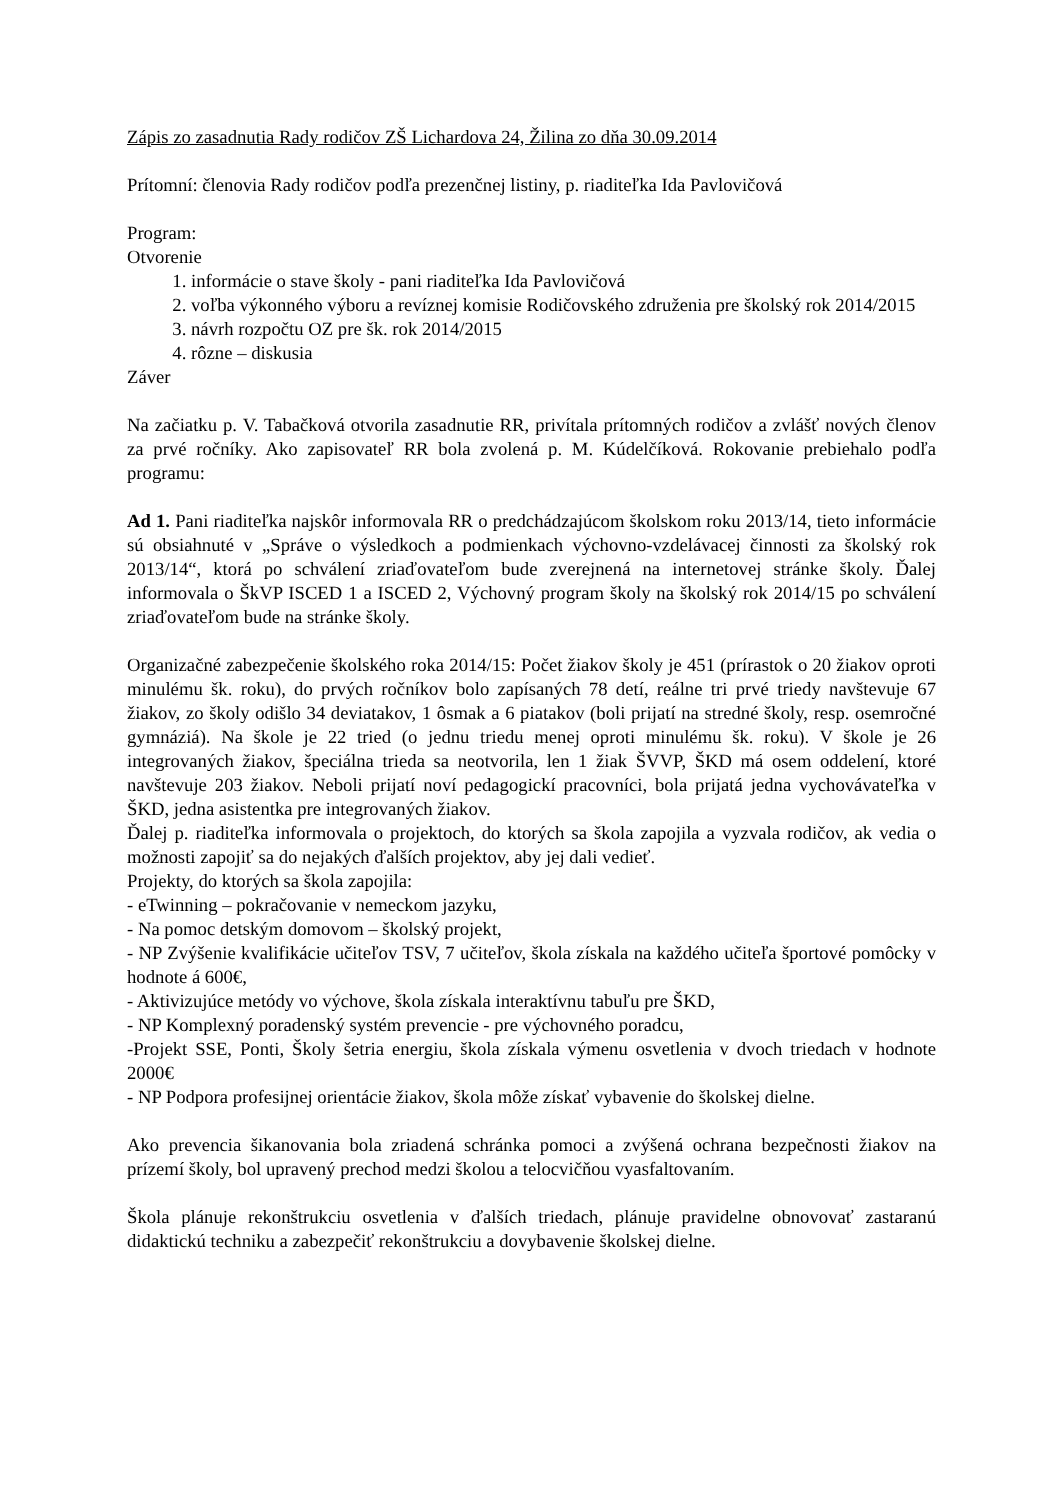Zápis zo zasadnutia Rady rodičov ZŠ Lichardova 24, Žilina zo dňa 30.09.2014
Prítomní: členovia Rady rodičov podľa prezenčnej listiny, p. riaditeľka Ida Pavlovičová
Program:
Otvorenie
1. informácie o stave školy - pani riaditeľka Ida Pavlovičová
2. voľba výkonného výboru a revíznej komisie Rodičovského združenia pre školský rok 2014/2015
3. návrh rozpočtu OZ pre šk. rok 2014/2015
4. rôzne – diskusia
Záver
Na začiatku p. V. Tabačková otvorila zasadnutie RR, privítala prítomných rodičov a zvlášť nových členov za prvé ročníky. Ako zapisovateľ RR bola zvolená p. M. Kúdelčíková. Rokovanie prebiehalo podľa programu:
Ad 1. Pani riaditeľka najskôr informovala RR o predchádzajúcom školskom roku 2013/14, tieto informácie sú obsiahnuté v „Správe o výsledkoch a podmienkach výchovno-vzdelávacej činnosti za školský rok 2013/14“, ktorá po schválení zriaďovateľom bude zverejnená na internetovej stránke školy. Ďalej informovala o ŠkVP ISCED 1 a ISCED 2, Výchovný program školy na školský rok 2014/15 po schválení zriaďovateľom bude na stránke školy.
Organizačné zabezpečenie školského roka 2014/15: Počet žiakov školy je 451 (prírastok o 20 žiakov oproti minulému šk. roku), do prvých ročníkov bolo zapísaných 78 detí, reálne tri prvé triedy navštevuje 67 žiakov, zo školy odišlo 34 deviatakov, 1 ôsmak a 6 piatakov (boli prijatí na stredné školy, resp. osemročné gymnáziá). Na škole je 22 tried (o jednu triedu menej oproti minulému šk. roku). V škole je 26 integrovaných žiakov, špeciálna trieda sa neotvorila, len 1 žiak ŠVVP, ŠKD má osem oddelení, ktoré navštevuje 203 žiakov. Neboli prijatí noví pedagogickí pracovníci, bola prijatá jedna vychovávateľka v ŠKD, jedna asistentka pre integrovaných žiakov.
Ďalej p. riaditeľka informovala o projektoch, do ktorých sa škola zapojila a vyzvala rodičov, ak vedia o možnosti zapojiť sa do nejakých ďalších projektov, aby jej dali vedieť.
Projekty, do ktorých sa škola zapojila:
- eTwinning – pokračovanie v nemeckom jazyku,
- Na pomoc detským domovom – školský projekt,
- NP Zvýšenie kvalifikácie učiteľov TSV, 7 učiteľov, škola získala na každého učiteľa športové pomôcky v hodnote á 600€,
- Aktivizujúce metódy vo výchove, škola získala interaktívnu tabuľu pre ŠKD,
- NP Komplexný poradenský systém prevencie - pre výchovného poradcu,
-Projekt SSE, Ponti, Školy šetria energiu, škola získala výmenu osvetlenia v dvoch triedach v hodnote 2000€
- NP Podpora profesijnej orientácie žiakov, škola môže získať vybavenie do školskej dielne.
Ako prevencia šikanovania bola zriadená schránka pomoci a zvýšená ochrana bezpečnosti žiakov na prízemí školy, bol upravený prechod medzi školou a telocvičňou vyasfaltovaním.
Škola plánuje rekonštrukciu osvetlenia v ďalších triedach, plánuje pravidelne obnovovať zastaranú didaktickú techniku a zabezpečiť rekonštrukciu a dovybavenie školskej dielne.